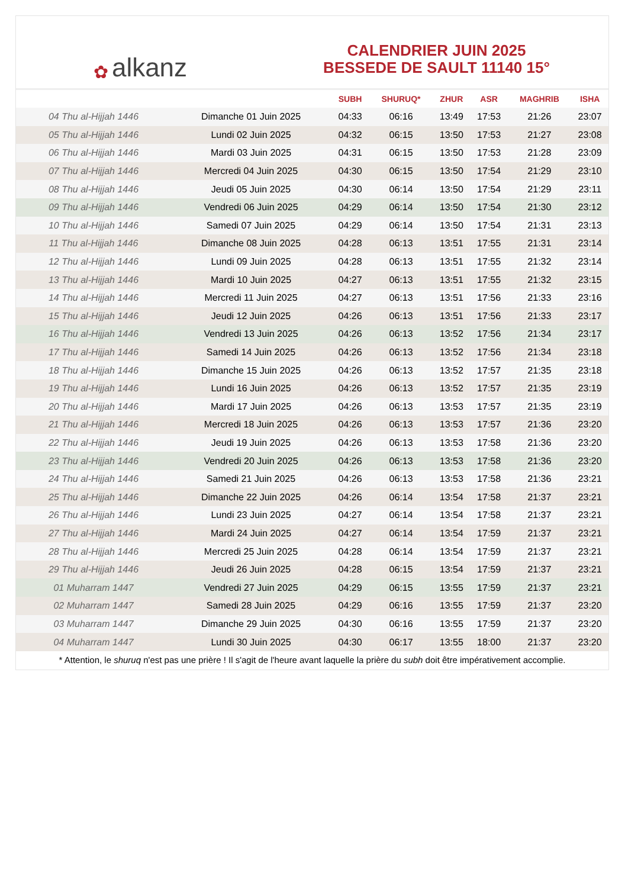✿ alkanz
CALENDRIER JUIN 2025
BESSEDE DE SAULT 11140 15°
| | | SUBH | SHURUQ* | ZHUR | ASR | MAGHRIB | ISHA |
| --- | --- | --- | --- | --- | --- | --- | --- |
| 04 Thu al-Hijjah 1446 | Dimanche 01 Juin 2025 | 04:33 | 06:16 | 13:49 | 17:53 | 21:26 | 23:07 |
| 05 Thu al-Hijjah 1446 | Lundi 02 Juin 2025 | 04:32 | 06:15 | 13:50 | 17:53 | 21:27 | 23:08 |
| 06 Thu al-Hijjah 1446 | Mardi 03 Juin 2025 | 04:31 | 06:15 | 13:50 | 17:53 | 21:28 | 23:09 |
| 07 Thu al-Hijjah 1446 | Mercredi 04 Juin 2025 | 04:30 | 06:15 | 13:50 | 17:54 | 21:29 | 23:10 |
| 08 Thu al-Hijjah 1446 | Jeudi 05 Juin 2025 | 04:30 | 06:14 | 13:50 | 17:54 | 21:29 | 23:11 |
| 09 Thu al-Hijjah 1446 | Vendredi 06 Juin 2025 | 04:29 | 06:14 | 13:50 | 17:54 | 21:30 | 23:12 |
| 10 Thu al-Hijjah 1446 | Samedi 07 Juin 2025 | 04:29 | 06:14 | 13:50 | 17:54 | 21:31 | 23:13 |
| 11 Thu al-Hijjah 1446 | Dimanche 08 Juin 2025 | 04:28 | 06:13 | 13:51 | 17:55 | 21:31 | 23:14 |
| 12 Thu al-Hijjah 1446 | Lundi 09 Juin 2025 | 04:28 | 06:13 | 13:51 | 17:55 | 21:32 | 23:14 |
| 13 Thu al-Hijjah 1446 | Mardi 10 Juin 2025 | 04:27 | 06:13 | 13:51 | 17:55 | 21:32 | 23:15 |
| 14 Thu al-Hijjah 1446 | Mercredi 11 Juin 2025 | 04:27 | 06:13 | 13:51 | 17:56 | 21:33 | 23:16 |
| 15 Thu al-Hijjah 1446 | Jeudi 12 Juin 2025 | 04:26 | 06:13 | 13:51 | 17:56 | 21:33 | 23:17 |
| 16 Thu al-Hijjah 1446 | Vendredi 13 Juin 2025 | 04:26 | 06:13 | 13:52 | 17:56 | 21:34 | 23:17 |
| 17 Thu al-Hijjah 1446 | Samedi 14 Juin 2025 | 04:26 | 06:13 | 13:52 | 17:56 | 21:34 | 23:18 |
| 18 Thu al-Hijjah 1446 | Dimanche 15 Juin 2025 | 04:26 | 06:13 | 13:52 | 17:57 | 21:35 | 23:18 |
| 19 Thu al-Hijjah 1446 | Lundi 16 Juin 2025 | 04:26 | 06:13 | 13:52 | 17:57 | 21:35 | 23:19 |
| 20 Thu al-Hijjah 1446 | Mardi 17 Juin 2025 | 04:26 | 06:13 | 13:53 | 17:57 | 21:35 | 23:19 |
| 21 Thu al-Hijjah 1446 | Mercredi 18 Juin 2025 | 04:26 | 06:13 | 13:53 | 17:57 | 21:36 | 23:20 |
| 22 Thu al-Hijjah 1446 | Jeudi 19 Juin 2025 | 04:26 | 06:13 | 13:53 | 17:58 | 21:36 | 23:20 |
| 23 Thu al-Hijjah 1446 | Vendredi 20 Juin 2025 | 04:26 | 06:13 | 13:53 | 17:58 | 21:36 | 23:20 |
| 24 Thu al-Hijjah 1446 | Samedi 21 Juin 2025 | 04:26 | 06:13 | 13:53 | 17:58 | 21:36 | 23:21 |
| 25 Thu al-Hijjah 1446 | Dimanche 22 Juin 2025 | 04:26 | 06:14 | 13:54 | 17:58 | 21:37 | 23:21 |
| 26 Thu al-Hijjah 1446 | Lundi 23 Juin 2025 | 04:27 | 06:14 | 13:54 | 17:58 | 21:37 | 23:21 |
| 27 Thu al-Hijjah 1446 | Mardi 24 Juin 2025 | 04:27 | 06:14 | 13:54 | 17:59 | 21:37 | 23:21 |
| 28 Thu al-Hijjah 1446 | Mercredi 25 Juin 2025 | 04:28 | 06:14 | 13:54 | 17:59 | 21:37 | 23:21 |
| 29 Thu al-Hijjah 1446 | Jeudi 26 Juin 2025 | 04:28 | 06:15 | 13:54 | 17:59 | 21:37 | 23:21 |
| 01 Muharram 1447 | Vendredi 27 Juin 2025 | 04:29 | 06:15 | 13:55 | 17:59 | 21:37 | 23:21 |
| 02 Muharram 1447 | Samedi 28 Juin 2025 | 04:29 | 06:16 | 13:55 | 17:59 | 21:37 | 23:20 |
| 03 Muharram 1447 | Dimanche 29 Juin 2025 | 04:30 | 06:16 | 13:55 | 17:59 | 21:37 | 23:20 |
| 04 Muharram 1447 | Lundi 30 Juin 2025 | 04:30 | 06:17 | 13:55 | 18:00 | 21:37 | 23:20 |
* Attention, le shuruq n'est pas une prière ! Il s'agit de l'heure avant laquelle la prière du subh doit être impérativement accomplie.